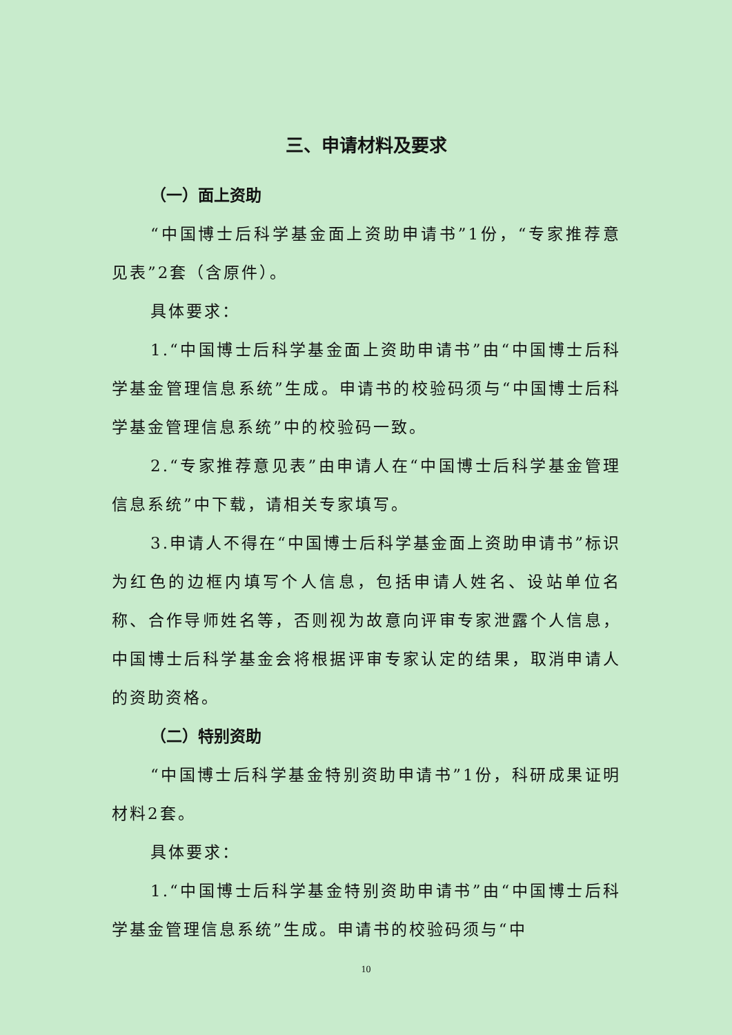三、申请材料及要求
（一）面上资助
“中国博士后科学基金面上资助申请书”1份，“专家推荐意见表”2套（含原件）。
具体要求：
1.“中国博士后科学基金面上资助申请书”由“中国博士后科学基金管理信息系统”生成。申请书的校验码须与“中国博士后科学基金管理信息系统”中的校验码一致。
2.“专家推荐意见表”由申请人在“中国博士后科学基金管理信息系统”中下载，请相关专家填写。
3.申请人不得在“中国博士后科学基金面上资助申请书”标识为红色的边框内填写个人信息，包括申请人姓名、设站单位名称、合作导师姓名等，否则视为故意向评审专家泄露个人信息，中国博士后科学基金会将根据评审专家认定的结果，取消申请人的资助资格。
（二）特别资助
“中国博士后科学基金特别资助申请书”1份，科研成果证明材料2套。
具体要求：
1.“中国博士后科学基金特别资助申请书”由“中国博士后科学基金管理信息系统”生成。申请书的校验码须与“中
10